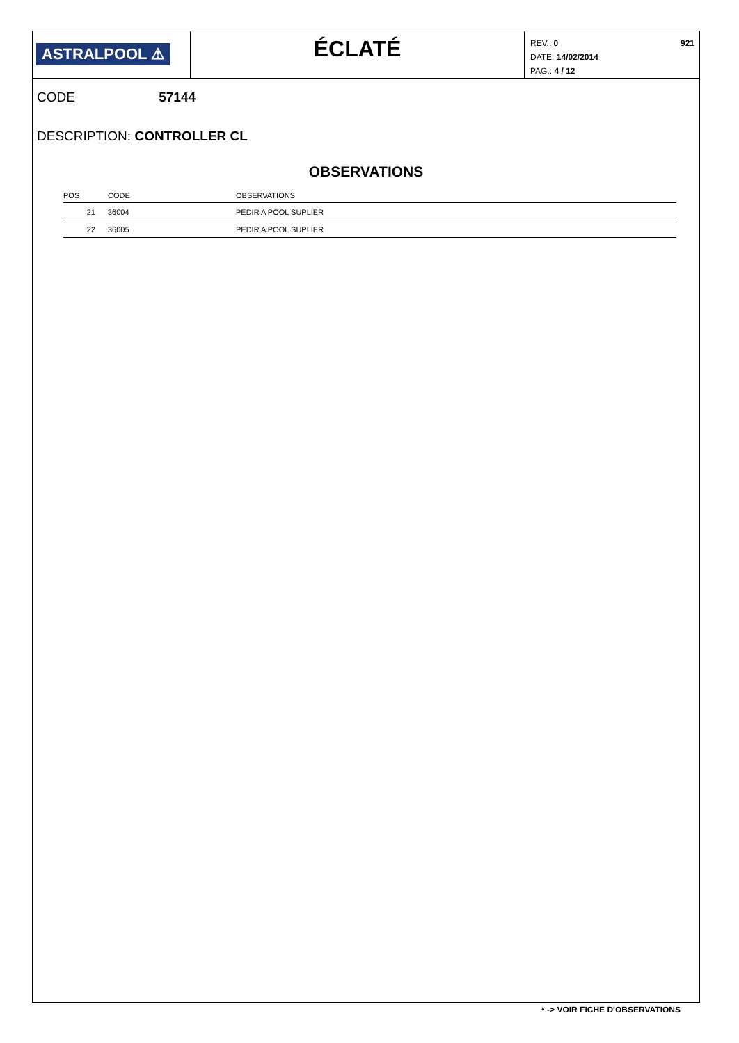ASTRALPOOL ⚠
ÉCLATÉ
REV.: 0
DATE: 14/02/2014
PAG.: 4 / 12
921
CODE 57144
DESCRIPTION: CONTROLLER CL
OBSERVATIONS
| POS | CODE | OBSERVATIONS |
| --- | --- | --- |
| 21 | 36004 | PEDIR A POOL SUPLIER |
| 22 | 36005 | PEDIR A POOL SUPLIER |
* -> VOIR FICHE D'OBSERVATIONS